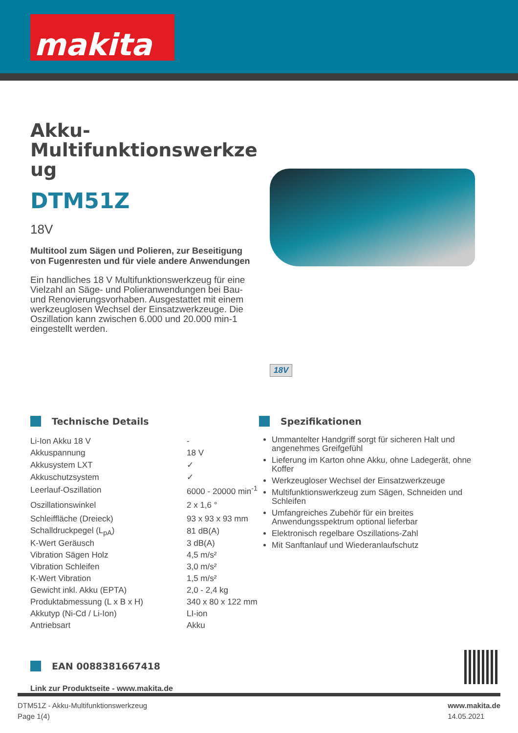makita
Akku-
Multifunktionswerkze
ug
DTM51Z
18V
Multitool zum Sägen und Polieren, zur Beseitigung von Fugenresten und für viele andere Anwendungen
Ein handliches 18 V Multifunktionswerkzeug für eine Vielzahl an Säge- und Polieranwendungen bei Bau- und Renovierungsvorhaben. Ausgestattet mit einem werkzeuglosen Wechsel der Einsatzwerkzeuge. Die Oszillation kann zwischen 6.000 und 20.000 min-1 eingestellt werden.
18V
Technische Details
| Li-Ion Akku 18 V | - |
| Akkuspannung | 18 V |
| Akkusystem LXT | ✓ |
| Akkuschutzsystem | ✓ |
| Leerlauf-Oszillation | 6000 - 20000 min<sup>-1</sup> |
| Oszillationswinkel | 2 x 1,6 ° |
| Schleiffläche (Dreieck) | 93 x 93 x 93 mm |
| Schalldruckpegel (L<sub>pA</sub>) | 81 dB(A) |
| K-Wert Geräusch | 3 dB(A) |
| Vibration Sägen Holz | 4,5 m/s² |
| Vibration Schleifen | 3,0 m/s² |
| K-Wert Vibration | 1,5 m/s² |
| Gewicht inkl. Akku (EPTA) | 2,0 - 2,4 kg |
| Produktabmessung (L x B x H) | 340 x 80 x 122 mm |
| Akkutyp (Ni-Cd / Li-Ion) | LI-ion |
| Antriebsart | Akku |
Spezifikationen
Ummantelter Handgriff sorgt für sicheren Halt und angenehmes Greifgefühl
Lieferung im Karton ohne Akku, ohne Ladegerät, ohne Koffer
Werkzeugloser Wechsel der Einsatzwerkzeuge
Multifunktionswerkzeug zum Sägen, Schneiden und Schleifen
Umfangreiches Zubehör für ein breites Anwendungsspektrum optional lieferbar
Elektronisch regelbare Oszillations-Zahl
Mit Sanftanlauf und Wiederanlaufschutz
EAN 0088381667418
Link zur Produktseite - www.makita.de
DTM51Z - Akku-Multifunktionswerkzeug
Page 1(4)
www.makita.de
14.05.2021